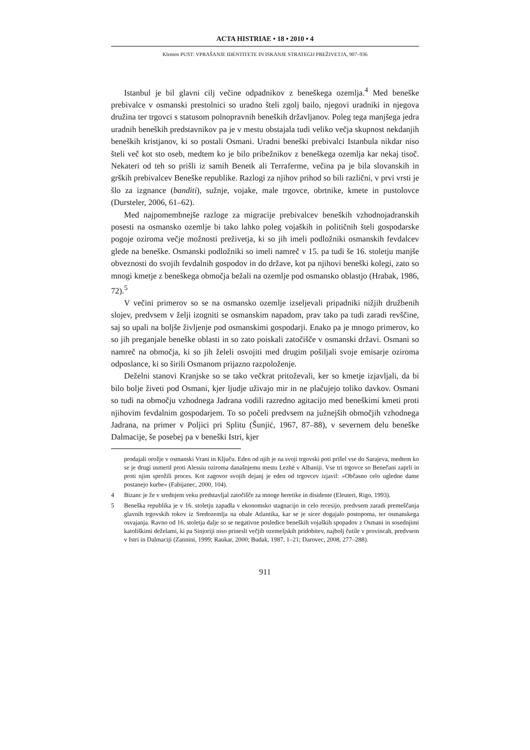ACTA HISTRIAE • 18 • 2010 • 4
Klemen PUST: VPRAŠANJE IDENTITETE IN ISKANJE STRATEGIJ PREŽIVETJA, 907–936
Istanbul je bil glavni cilj večine odpadnikov z beneškega ozemlja.<sup>4</sup> Med beneške prebivalce v osmanski prestolnici so uradno šteli zgolj bailo, njegovi uradniki in njegova družina ter trgovci s statusom polnopravnih beneških državljanov. Poleg tega manjšega jedra uradnih beneških predstavnikov pa je v mestu obstajala tudi veliko večja skupnost nekdanjih beneških kristjanov, ki so postali Osmani. Uradni beneški prebivalci Istanbula nikdar niso šteli več kot sto oseb, medtem ko je bilo pribežnikov z beneškega ozemlja kar nekaj tisoč. Nekateri od teh so prišli iz samih Benetk ali Terraferme, večina pa je bila slovanskih in grških prebivalcev Beneške republike. Razlogi za njihov prihod so bili različni, v prvi vrsti je šlo za izgnance (banditi), sužnje, vojake, male trgovce, obrtnike, kmete in pustolovce (Dursteler, 2006, 61–62).
Med najpomembnejše razloge za migracije prebivalcev beneških vzhodnojadranskih posesti na osmansko ozemlje bi tako lahko poleg vojaških in političnih šteli gospodarske pogoje oziroma večje možnosti preživetja, ki so jih imeli podložniki osmanskih fevdalcev glede na beneške. Osmanski podložniki so imeli namreč v 15. pa tudi še 16. stoletju manjše obveznosti do svojih fevdalnih gospodov in do države, kot pa njihovi beneški kolegi, zato so mnogi kmetje z beneškega območja bežali na ozemlje pod osmansko oblastjo (Hrabak, 1986, 72).<sup>5</sup>
V večini primerov so se na osmansko ozemlje izseljevali pripadniki nižjih družbenih slojev, predvsem v želji izogniti se osmanskim napadom, prav tako pa tudi zaradi revščine, saj so upali na boljše življenje pod osmanskimi gospodarji. Enako pa je mnogo primerov, ko so jih preganjale beneške oblasti in so zato poiskali zatočišče v osmanski državi. Osmani so namreč na območja, ki so jih želeli osvojiti med drugim pošiljali svoje emisarje oziroma odposlance, ki so širili Osmanom prijazno razpoloženje.
Deželni stanovi Kranjske so se tako večkrat pritoževali, ker so kmetje izjavljali, da bi bilo bolje živeti pod Osmani, kjer ljudje uživajo mir in ne plačujejo toliko davkov. Osmani so tudi na območju vzhodnega Jadrana vodili razredno agitacijo med beneškimi kmeti proti njihovim fevdalnim gospodarjem. To so počeli predvsem na južnejših območjih vzhodnega Jadrana, na primer v Poljici pri Splitu (Šunjić, 1967, 87–88), v severnem delu beneške Dalmacije, še posebej pa v beneški Istri, kjer
prodajali orožje v osmanski Vrani in Ključu. Eden od njih je na svoji trgovski poti prišel vse do Sarajeva, medtem ko se je drugi usmeril proti Alessiu oziroma današnjemu mestu Lezhë v Albaniji. Vse tri trgovce so Benečani zaprli in proti njim sprožili proces. Kot zagovor svojih dejanj je eden od trgovcev izjavil: »Občasno celo ugledne dame postanejo kurbe« (Fabijanec, 2000, 104).
4 Bizanc je že v srednjem veku predstavljal zatočišče za mnoge heretike in disidente (Eleuteri, Rigo, 1993).
5 Beneška republika je v 16. stoletju zapadla v ekonomsko stagnacijo in celo recesijo, predvsem zaradi premeščanja glavnih trgovskih tokov iz Sredozemlja na obale Atlantika, kar se je sicer dogajalo postopoma, ter osmanskega osvajanja. Ravno od 16. stoletja dalje so se negativne posledice beneških vojaških spopadov z Osmani in sosednjimi katoliškimi deželami, ki pa Sinjoriji niso prinesli večjih ozemeljskih pridobitev, najbolj čutile v provincah, predvsem v Istri in Dalmaciji (Zannini, 1999; Raukar, 2000; Budak, 1987, 1–21; Darovec, 2008, 277–288).
911